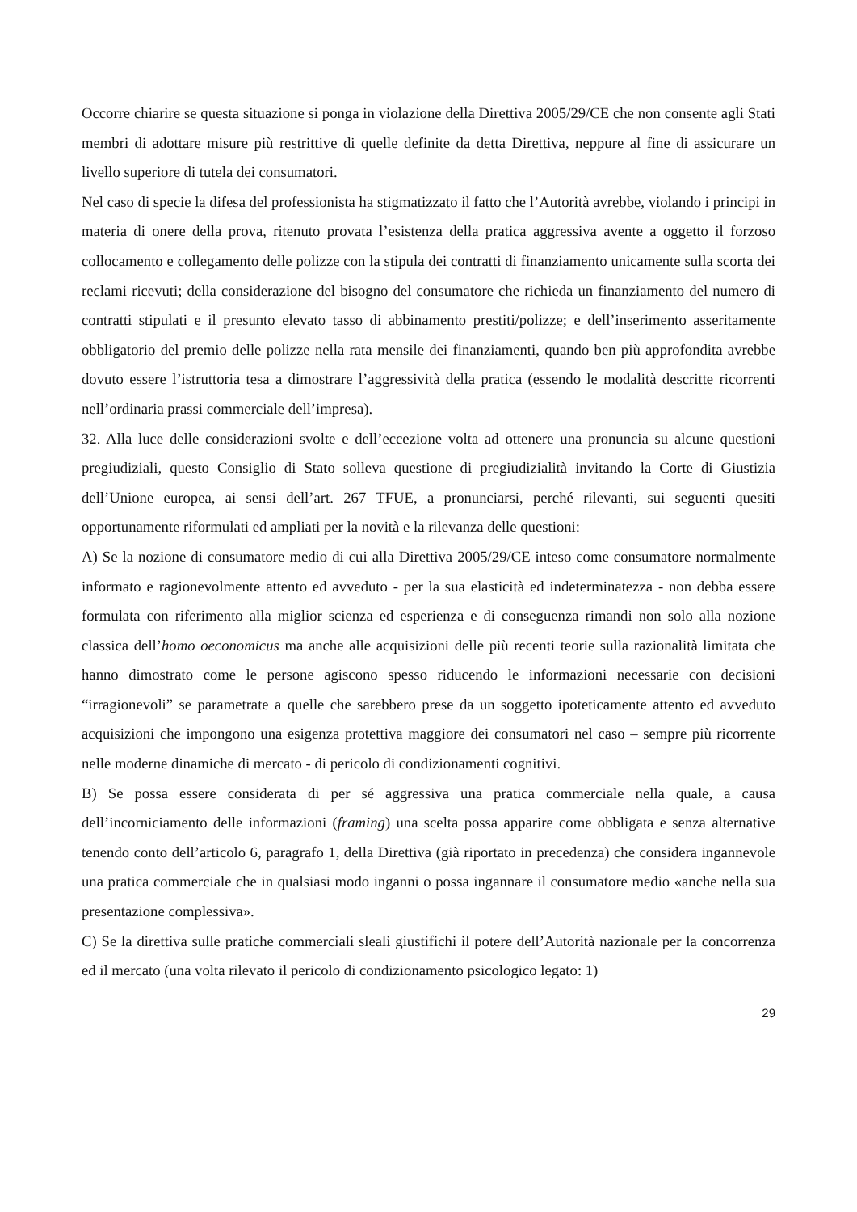Occorre chiarire se questa situazione si ponga in violazione della Direttiva 2005/29/CE che non consente agli Stati membri di adottare misure più restrittive di quelle definite da detta Direttiva, neppure al fine di assicurare un livello superiore di tutela dei consumatori.
Nel caso di specie la difesa del professionista ha stigmatizzato il fatto che l’Autorità avrebbe, violando i principi in materia di onere della prova, ritenuto provata l’esistenza della pratica aggressiva avente a oggetto il forzoso collocamento e collegamento delle polizze con la stipula dei contratti di finanziamento unicamente sulla scorta dei reclami ricevuti; della considerazione del bisogno del consumatore che richieda un finanziamento del numero di contratti stipulati e il presunto elevato tasso di abbinamento prestiti/polizze; e dell’inserimento asseritamente obbligatorio del premio delle polizze nella rata mensile dei finanziamenti, quando ben più approfondita avrebbe dovuto essere l’istruttoria tesa a dimostrare l’aggressività della pratica (essendo le modalità descritte ricorrenti nell’ordinaria prassi commerciale dell’impresa).
32. Alla luce delle considerazioni svolte e dell’eccezione volta ad ottenere una pronuncia su alcune questioni pregiudiziali, questo Consiglio di Stato solleva questione di pregiudizialità invitando la Corte di Giustizia dell’Unione europea, ai sensi dell’art. 267 TFUE, a pronunciarsi, perché rilevanti, sui seguenti quesiti opportunamente riformulati ed ampliati per la novità e la rilevanza delle questioni:
A) Se la nozione di consumatore medio di cui alla Direttiva 2005/29/CE inteso come consumatore normalmente informato e ragionevolmente attento ed avveduto - per la sua elasticità ed indeterminatezza - non debba essere formulata con riferimento alla miglior scienza ed esperienza e di conseguenza rimandi non solo alla nozione classica dell’homo oeconomicus ma anche alle acquisizioni delle più recenti teorie sulla razionalità limitata che hanno dimostrato come le persone agiscono spesso riducendo le informazioni necessarie con decisioni “irragionevoli” se parametrate a quelle che sarebbero prese da un soggetto ipoteticamente attento ed avveduto acquisizioni che impongono una esigenza protettiva maggiore dei consumatori nel caso – sempre più ricorrente nelle moderne dinamiche di mercato - di pericolo di condizionamenti cognitivi.
B) Se possa essere considerata di per sé aggressiva una pratica commerciale nella quale, a causa dell’incorniciamento delle informazioni (framing) una scelta possa apparire come obbligata e senza alternative tenendo conto dell’articolo 6, paragrafo 1, della Direttiva (già riportato in precedenza) che considera ingannevole una pratica commerciale che in qualsiasi modo inganni o possa ingannare il consumatore medio «anche nella sua presentazione complessiva».
C) Se la direttiva sulle pratiche commerciali sleali giustifichi il potere dell’Autorità nazionale per la concorrenza ed il mercato (una volta rilevato il pericolo di condizionamento psicologico legato: 1)
29